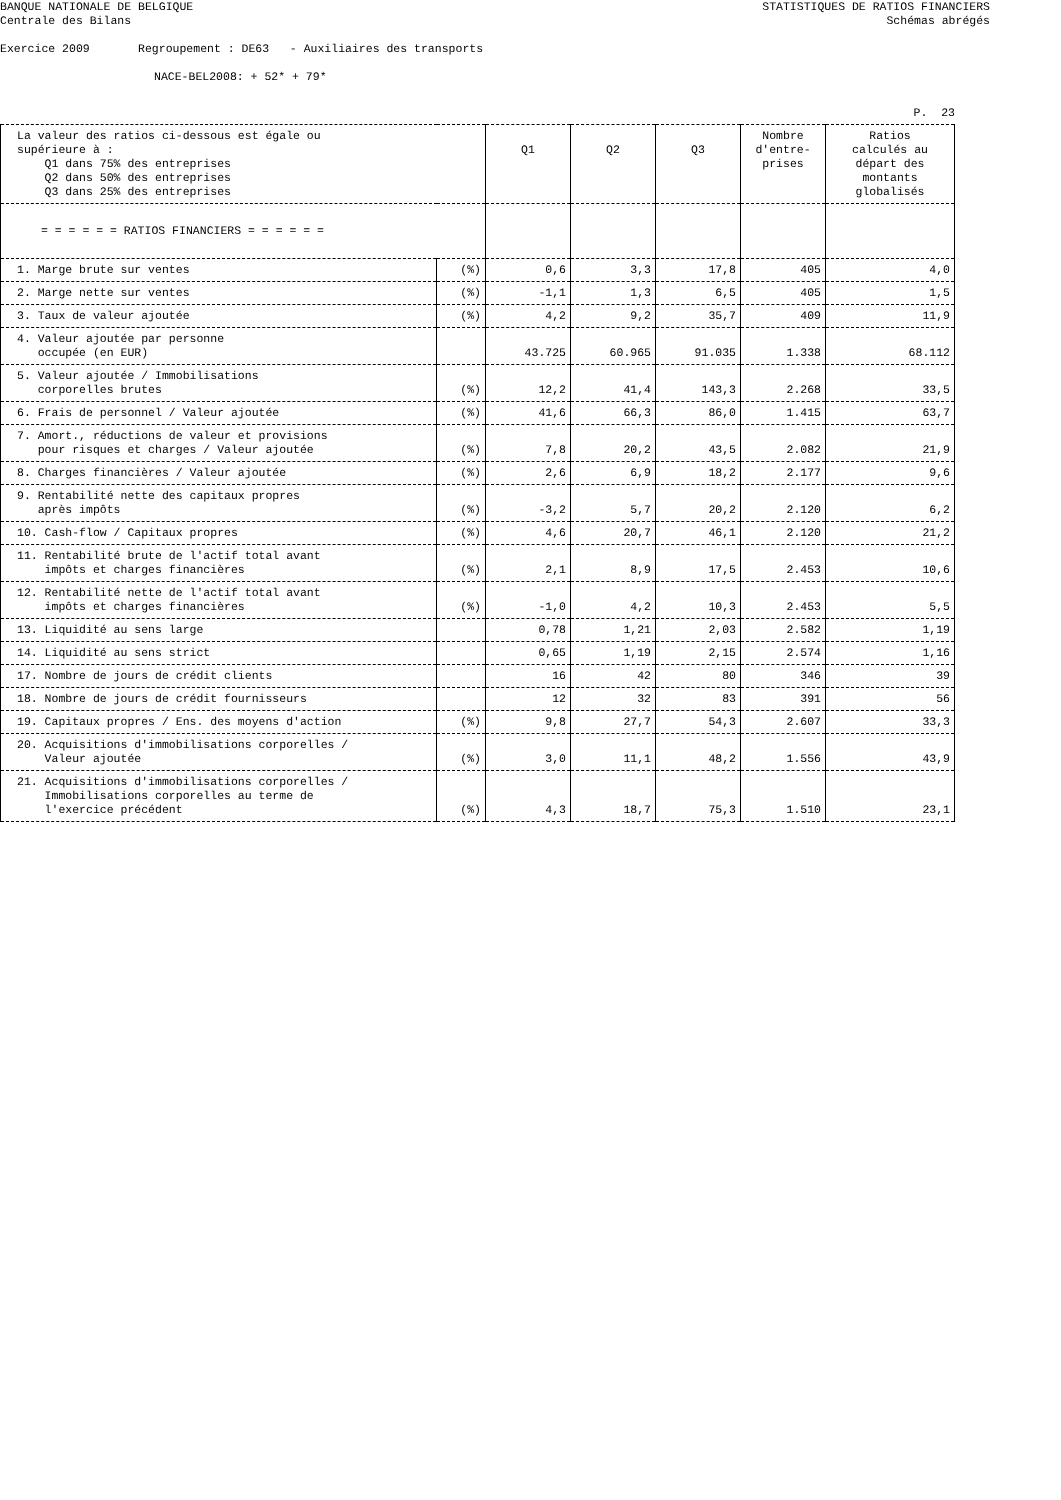BANQUE NATIONALE DE BELGIQUE
Centrale des Bilans STATISTIQUES DE RATIOS FINANCIERS
Schémas abrégés
Exercice 2009 Regroupement : DE63 - Auxiliaires des transports
NACE-BEL2008: + 52* + 79*
P. 23
| La valeur des ratios ci-dessous est égale ou supérieure à : Q1 dans 75% des entreprises Q2 dans 50% des entreprises Q3 dans 25% des entreprises | | Q1 | Q2 | Q3 | Nombre d'entre- prises | Ratios calculés au départ des montants globalisés |
| = = = = = = RATIOS FINANCIERS = = = = = = | | | | | | |
| 1. Marge brute sur ventes | (%) | 0,6 | 3,3 | 17,8 | 405 | 4,0 |
| 2. Marge nette sur ventes | (%) | -1,1 | 1,3 | 6,5 | 405 | 1,5 |
| 3. Taux de valeur ajoutée | (%) | 4,2 | 9,2 | 35,7 | 409 | 11,9 |
| 4. Valeur ajoutée par personne occupée (en EUR) | | 43.725 | 60.965 | 91.035 | 1.338 | 68.112 |
| 5. Valeur ajoutée / Immobilisations corporelles brutes | (%) | 12,2 | 41,4 | 143,3 | 2.268 | 33,5 |
| 6. Frais de personnel / Valeur ajoutée | (%) | 41,6 | 66,3 | 86,0 | 1.415 | 63,7 |
| 7. Amort., réductions de valeur et provisions pour risques et charges / Valeur ajoutée | (%) | 7,8 | 20,2 | 43,5 | 2.082 | 21,9 |
| 8. Charges financières / Valeur ajoutée | (%) | 2,6 | 6,9 | 18,2 | 2.177 | 9,6 |
| 9. Rentabilité nette des capitaux propres après impôts | (%) | -3,2 | 5,7 | 20,2 | 2.120 | 6,2 |
| 10. Cash-flow / Capitaux propres | (%) | 4,6 | 20,7 | 46,1 | 2.120 | 21,2 |
| 11. Rentabilité brute de l'actif total avant impôts et charges financières | (%) | 2,1 | 8,9 | 17,5 | 2.453 | 10,6 |
| 12. Rentabilité nette de l'actif total avant impôts et charges financières | (%) | -1,0 | 4,2 | 10,3 | 2.453 | 5,5 |
| 13. Liquidité au sens large | | 0,78 | 1,21 | 2,03 | 2.582 | 1,19 |
| 14. Liquidité au sens strict | | 0,65 | 1,19 | 2,15 | 2.574 | 1,16 |
| 17. Nombre de jours de crédit clients | | 16 | 42 | 80 | 346 | 39 |
| 18. Nombre de jours de crédit fournisseurs | | 12 | 32 | 83 | 391 | 56 |
| 19. Capitaux propres / Ens. des moyens d'action | (%) | 9,8 | 27,7 | 54,3 | 2.607 | 33,3 |
| 20. Acquisitions d'immobilisations corporelles / Valeur ajoutée | (%) | 3,0 | 11,1 | 48,2 | 1.556 | 43,9 |
| 21. Acquisitions d'immobilisations corporelles / Immobilisations corporelles au terme de l'exercice précédent | (%) | 4,3 | 18,7 | 75,3 | 1.510 | 23,1 |